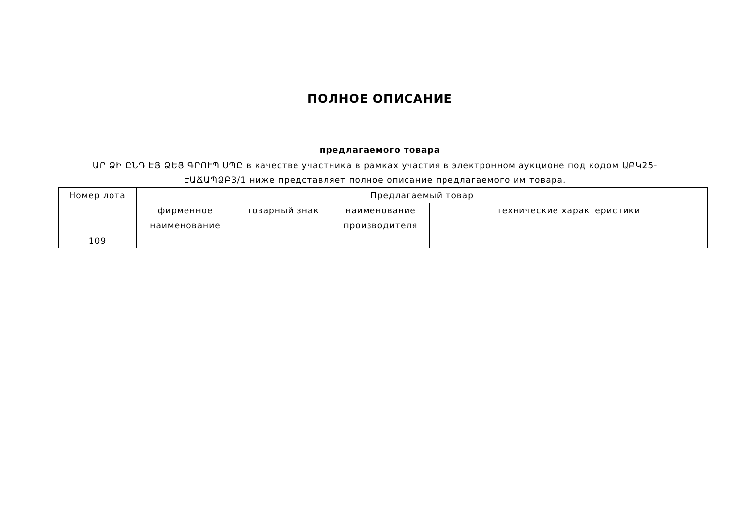ПОЛНОЕ ОПИСАНИЕ
предлагаемого товара
ԱՐ ՁԻ ԸՆԴ ԷՅ ՁԵՅ ԳՐՈՒՊ ՍՊԸ в качестве участника в рамках участия в электронном аукционе под кодом ԱԲԿ25-ԷԱՃԱՊՁԲ3/1 ниже представляет полное описание предлагаемого им товара.
| Номер лота | Предлагаемый товар | | | |
| --- | --- | --- | --- | --- |
| | фирменное наименование | товарный знак | наименование производителя | технические характеристики |
| 109 | | | | |